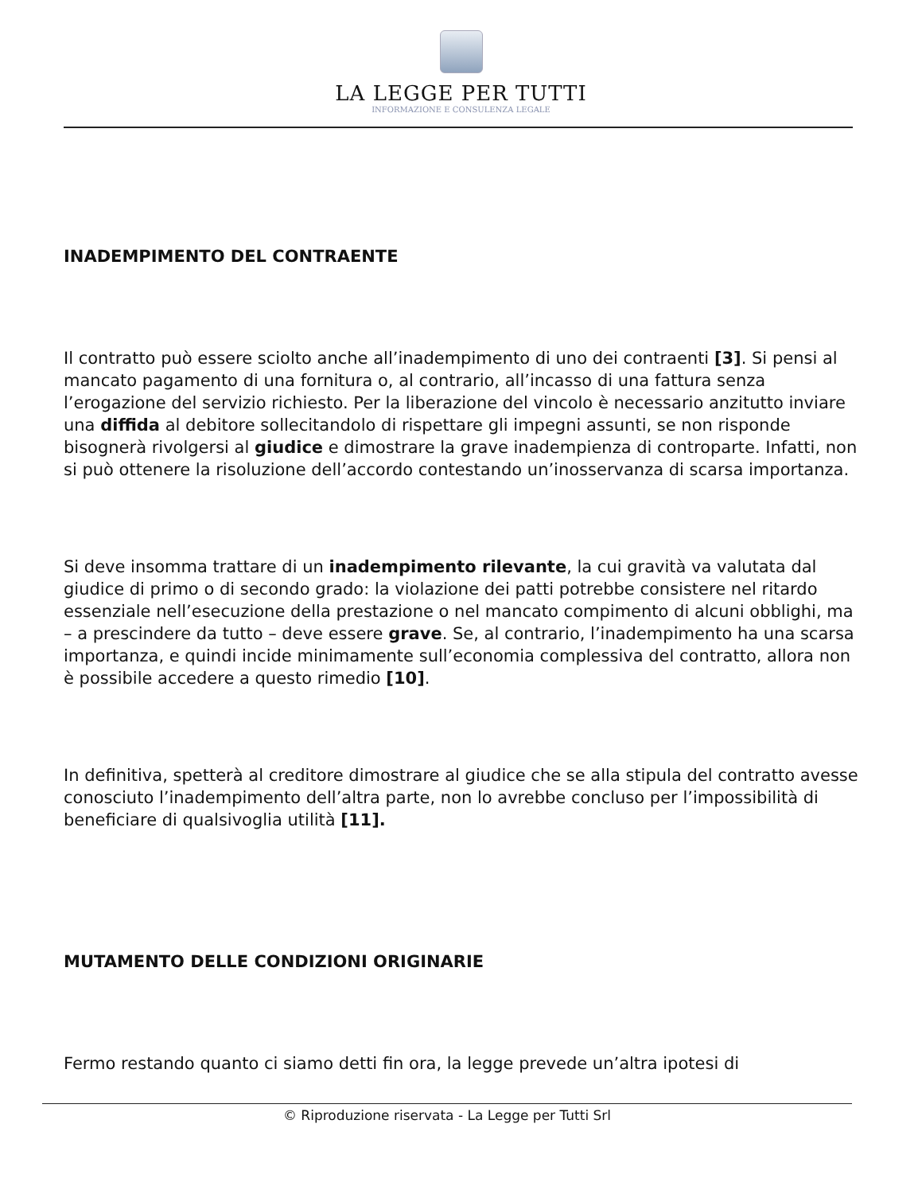LA LEGGE PER TUTTI
INFORMAZIONE E CONSULENZA LEGALE
INADEMPIMENTO DEL CONTRAENTE
Il contratto può essere sciolto anche all’inadempimento di uno dei contraenti [3]. Si pensi al mancato pagamento di una fornitura o, al contrario, all’incasso di una fattura senza l’erogazione del servizio richiesto. Per la liberazione del vincolo è necessario anzitutto inviare una diffida al debitore sollecitandolo di rispettare gli impegni assunti, se non risponde bisognerà rivolgersi al giudice e dimostrare la grave inadempienza di controparte. Infatti, non si può ottenere la risoluzione dell’accordo contestando un’inosservanza di scarsa importanza.
Si deve insomma trattare di un inadempimento rilevante, la cui gravità va valutata dal giudice di primo o di secondo grado: la violazione dei patti potrebbe consistere nel ritardo essenziale nell’esecuzione della prestazione o nel mancato compimento di alcuni obblighi, ma – a prescindere da tutto – deve essere grave. Se, al contrario, l’inadempimento ha una scarsa importanza, e quindi incide minimamente sull’economia complessiva del contratto, allora non è possibile accedere a questo rimedio [10].
In definitiva, spetterà al creditore dimostrare al giudice che se alla stipula del contratto avesse conosciuto l’inadempimento dell’altra parte, non lo avrebbe concluso per l’impossibilità di beneficiare di qualsivoglia utilità [11].
MUTAMENTO DELLE CONDIZIONI ORIGINARIE
Fermo restando quanto ci siamo detti fin ora, la legge prevede un’altra ipotesi di
© Riproduzione riservata - La Legge per Tutti Srl